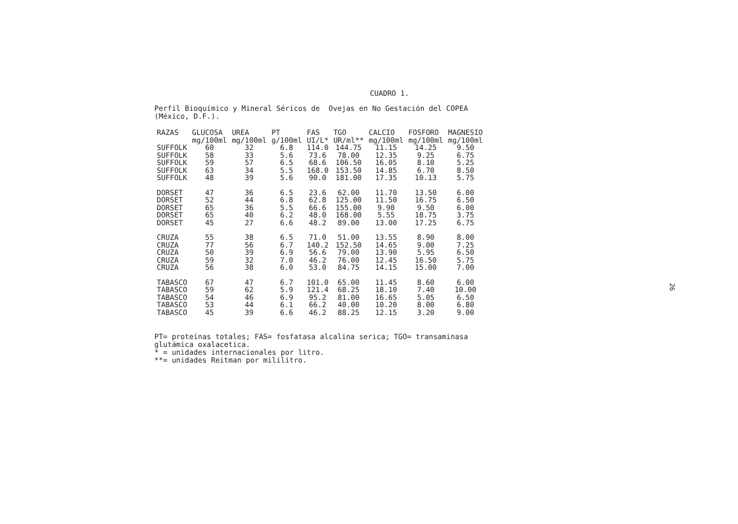CUADRO 1.
Perfil Bioquímico y Mineral Séricos de Ovejas en No Gestación del COPEA
(México, D.F.).
| RAZAS | GLUCOSA | UREA | PT | FAS | TGO | CALCIO | FOSFORO | MAGNESIO |
| --- | --- | --- | --- | --- | --- | --- | --- | --- |
| | mg/100ml | mg/100ml | g/100ml | UI/L* | UR/ml** | mg/100ml | mg/100ml | mg/100ml |
| SUFFOLK | 60 | 32 | 6.8 | 114.0 | 144.75 | 11.15 | 14.25 | 9.50 |
| SUFFOLK | 58 | 33 | 5.6 | 73.6 | 78.00 | 12.35 | 9.25 | 6.75 |
| SUFFOLK | 59 | 57 | 6.5 | 68.6 | 106.50 | 16.05 | 8.10 | 5.25 |
| SUFFOLK | 63 | 34 | 5.5 | 168.0 | 153.50 | 14.85 | 6.70 | 8.50 |
| SUFFOLK | 48 | 39 | 5.6 | 90.0 | 181.00 | 17.35 | 10.13 | 5.75 |
| DORSET | 47 | 36 | 6.5 | 23.6 | 62.00 | 11.70 | 13.50 | 6.00 |
| DORSET | 52 | 44 | 6.8 | 62.8 | 125.00 | 11.50 | 16.75 | 6.50 |
| DORSET | 65 | 36 | 5.5 | 66.6 | 155.00 | 9.90 | 9.50 | 6.00 |
| DORSET | 65 | 40 | 6.2 | 48.0 | 168.00 | 5.55 | 18.75 | 3.75 |
| DORSET | 45 | 27 | 6.6 | 48.2 | 89.00 | 13.00 | 17.25 | 6.75 |
| CRUZA | 55 | 38 | 6.5 | 71.0 | 51.00 | 13.55 | 8.90 | 8.00 |
| CRUZA | 77 | 56 | 6.7 | 140.2 | 152.50 | 14.65 | 9.00 | 7.25 |
| CRUZA | 50 | 39 | 6.9 | 56.6 | 79.00 | 13.90 | 5.95 | 6.50 |
| CRUZA | 59 | 32 | 7.0 | 46.2 | 76.00 | 12.45 | 16.50 | 5.75 |
| CRUZA | 56 | 38 | 6.0 | 53.0 | 84.75 | 14.15 | 15.00 | 7.00 |
| TABASCO | 67 | 47 | 6.7 | 101.0 | 65.00 | 11.45 | 8.60 | 6.00 |
| TABASCO | 59 | 62 | 5.9 | 121.4 | 68.25 | 18.10 | 7.40 | 10.00 |
| TABASCO | 54 | 46 | 6.9 | 95.2 | 81.00 | 16.65 | 5.05 | 6.50 |
| TABASCO | 53 | 44 | 6.1 | 66.2 | 40.00 | 10.20 | 8.00 | 6.80 |
| TABASCO | 45 | 39 | 6.6 | 46.2 | 88.25 | 12.15 | 3.20 | 9.00 |
PT= proteínas totales; FAS= fosfatasa alcalina serica; TGO= transaminasa
glutámica oxalacetica.
* = unidades internacionales por litro.
**= unidades Reitman por mililitro.
26